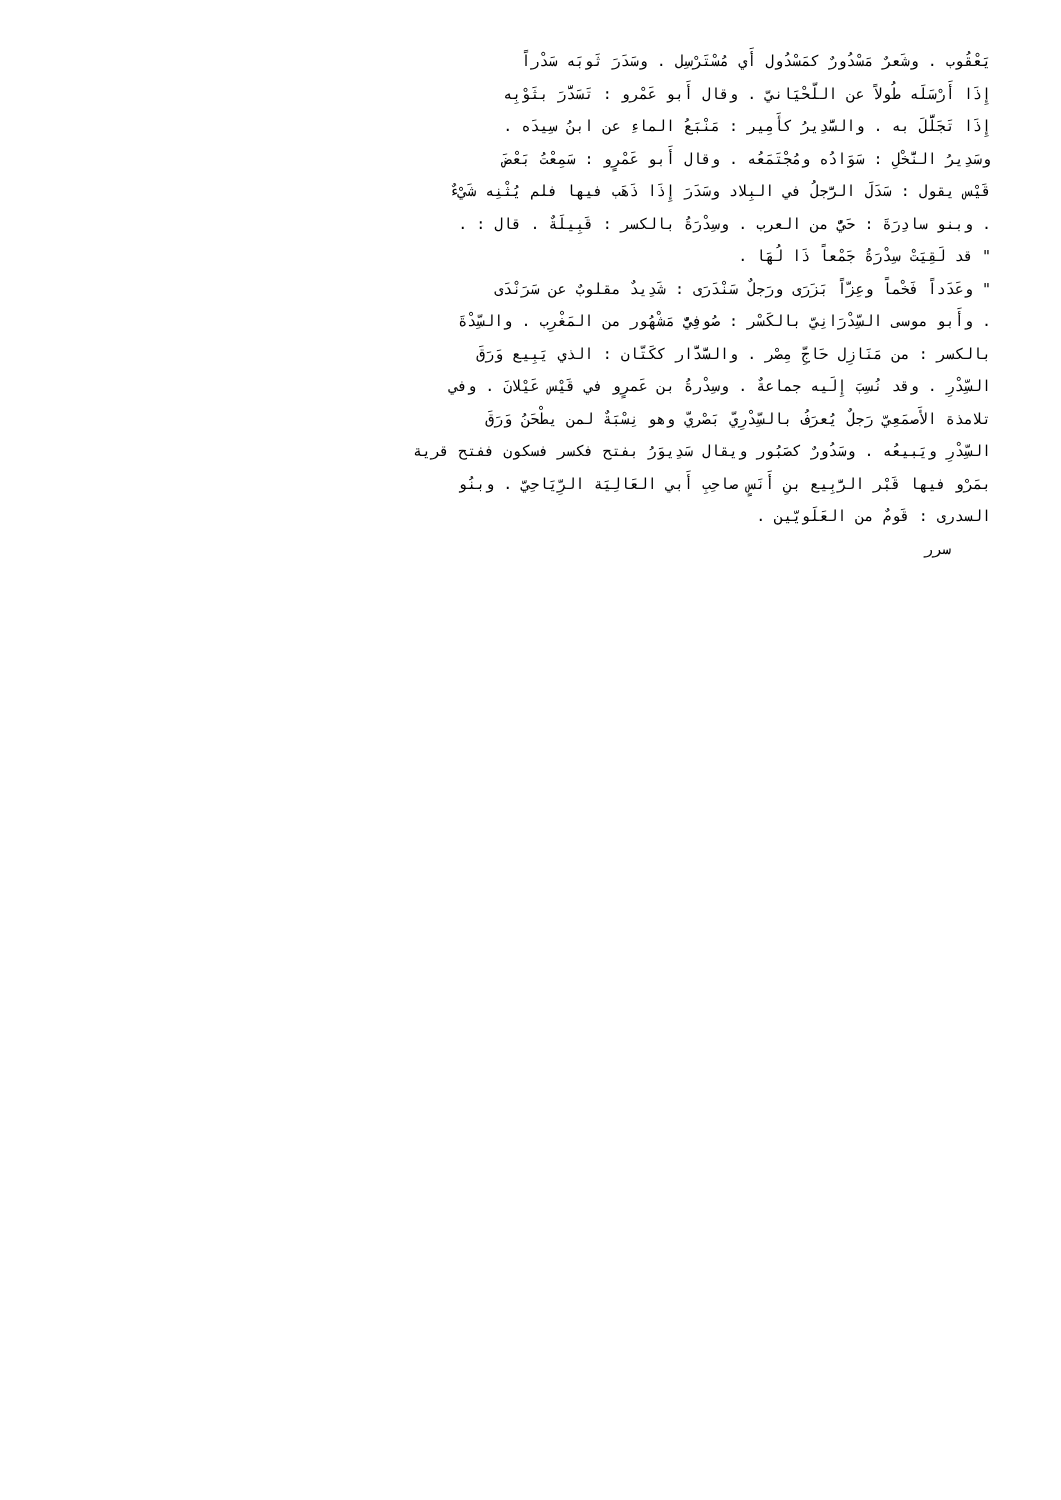يَعْقُوب . وشَعرٌ مَسْدُورٌ كمَسْدُول أَي مُسْتَرْسِل . وسَدَرَ ثَوبَه سَدْراً
إِذَا أَرْسَلَه طُولاً عن اللّحْيَانيّ . وقال أَبو عَمْرو : تَسَدَّرَ بثَوْبِه
إِذَا تَجَلَّلَ به . والسَّدِيرُ كأَمِير : مَنْبَعُ الماءِ عن ابنُ سِيدَه .
وسَدِيرُ النَّخْلِ : سَوَادُه ومُجْتَمَعُه . وقال أَبو عَمْرٍو : سَمِعْتُ بَعْضَ
قَيْس يقول : سَدَلَ الرَّجلُ في البِلاد وسَدَرَ إِذَا ذَهَب فيها فلم يُثْنِه شَيْءٌ
. وبنو سادِرَةَ : حَيٌّ من العرب . وسِدْرَةُ بالكسر : قَبِيلَةٌ . قال : .
" قد لَقِيَتْ سِدْرَةُ جَمْعاً ذَا لُهَا .
" وعَدَداً فَخْماً وعِزّاً بَزَرَى ورَجلٌ سَنْدَرَى : شَدِيدٌ مقلوبٌ عن سَرَنْدَى
. وأَبو موسى السِّدْرَانِيّ بالكَسْر : صُوفِيٌّ مَشْهُور من المَغْرِب . والسِّدْةَ
بالكسر : من مَنَازِل حَاجِّ مِصْر . والسَّدَّار ككَتّان : الذي يَبِيع وَرَقَ
السِّدْرِ . وقد نُسِبَ إِلَيه جماعةٌ . وسِدْرةُ بن عَمرٍو في قَيْس عَيْلانَ . وفي
تلامذة الأَصمَعِيّ رَجلٌ يُعرَفُ بالسِّدْرِيّ بَصْريّ وهو نِسْبَةٌ لمن يطْحَنُ وَرَقَ
السِّدْرِ ويَبيعُه . وسَدُورٌ كصَبُور ويقال سَدِيوَرُ بفتح فكسر فسكون ففتح قرية
بمَرْو فيها قَبْر الرَّبِيع بنِ أَنَسٍ صاحِبِ أَبي العَالِيَة الرِّيَاحِيّ . وبنُو
السدرى : قَومٌ من العَلَويّين .
سرر